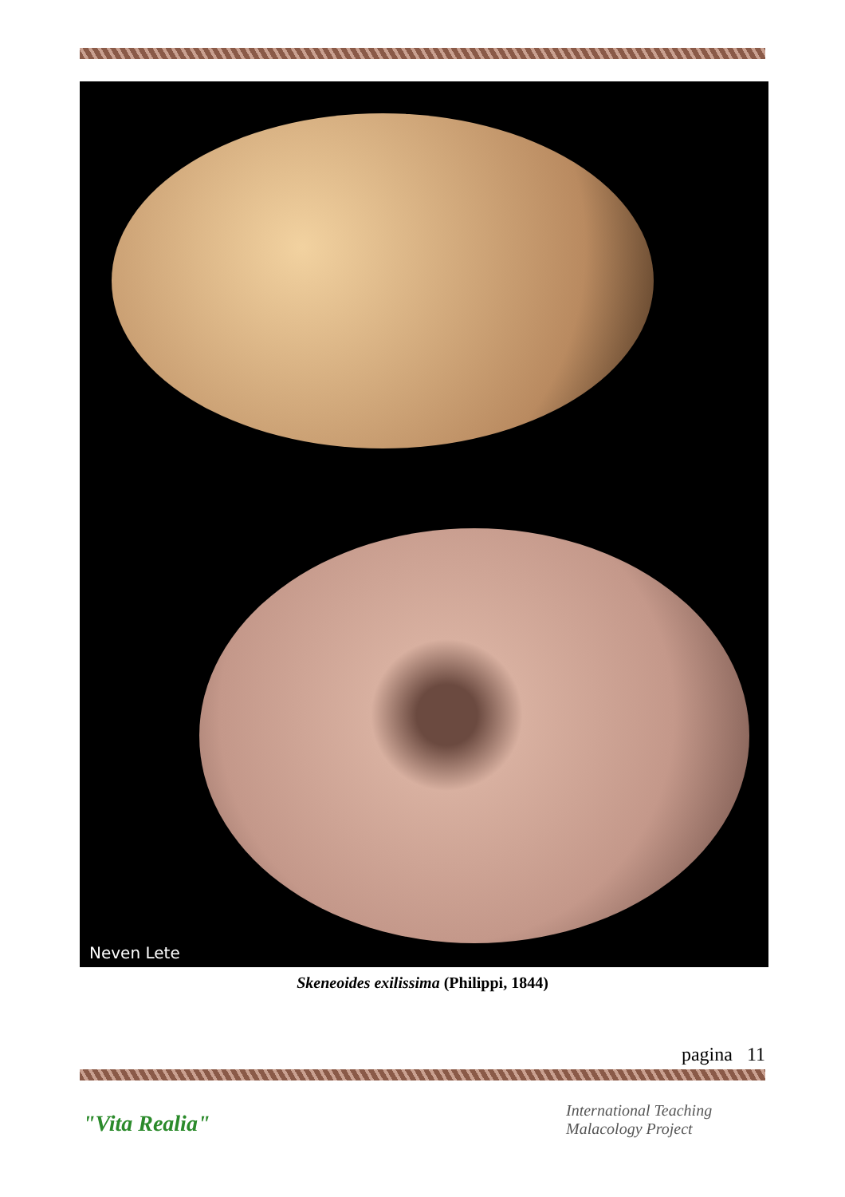Neven Lete
Skeneoides exilissima (Philippi, 1844)
pagina 11
"Vita Realia"
International Teaching
Malacology Project